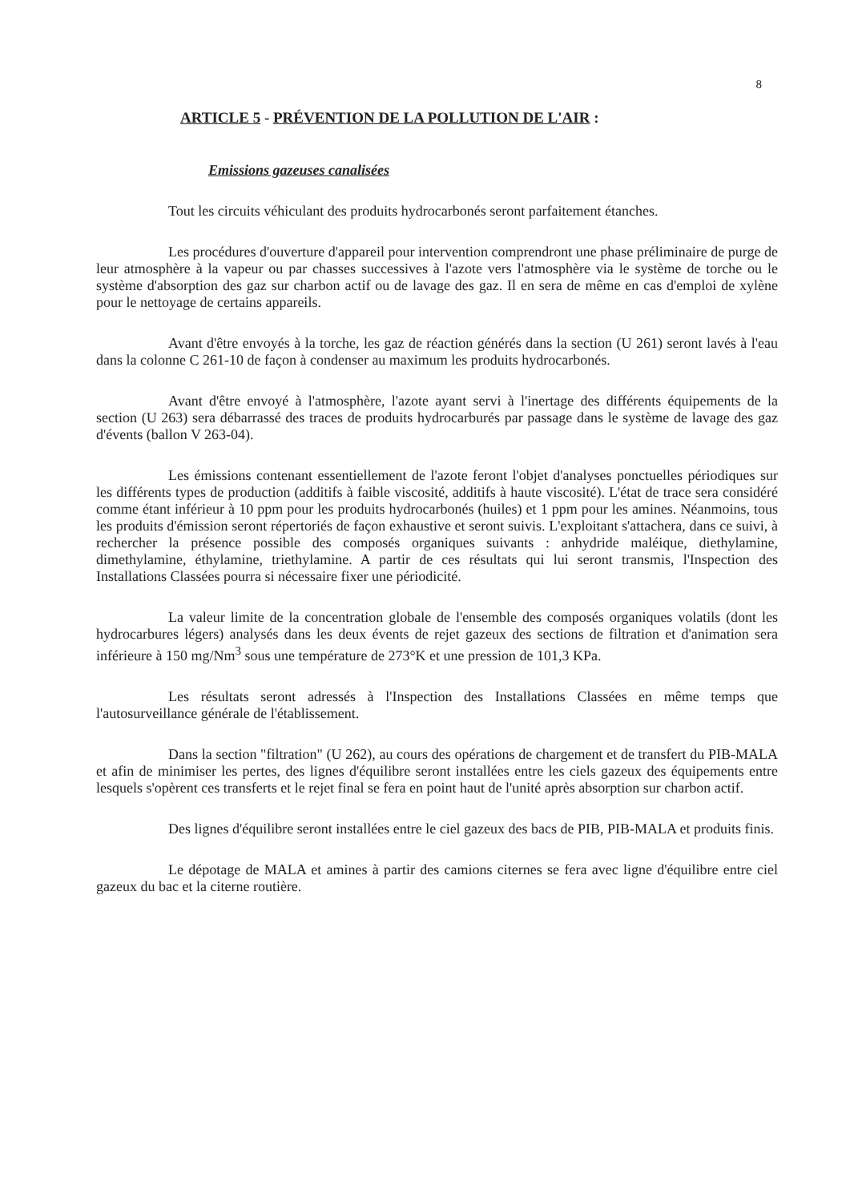8
ARTICLE 5 - PRÉVENTION DE LA POLLUTION DE L'AIR :
Emissions gazeuses canalisées
Tout les circuits véhiculant des produits hydrocarbonés seront parfaitement étanches.
Les procédures d'ouverture d'appareil pour intervention comprendront une phase préliminaire de purge de leur atmosphère à la vapeur ou par chasses successives à l'azote vers l'atmosphère via le système de torche ou le système d'absorption des gaz sur charbon actif ou de lavage des gaz. Il en sera de même en cas d'emploi de xylène pour le nettoyage de certains appareils.
Avant d'être envoyés à la torche, les gaz de réaction générés dans la section (U 261) seront lavés à l'eau dans la colonne C 261-10 de façon à condenser au maximum les produits hydrocarbonés.
Avant d'être envoyé à l'atmosphère, l'azote ayant servi à l'inertage des différents équipements de la section (U 263) sera débarrassé des traces de produits hydrocarburés par passage dans le système de lavage des gaz d'évents (ballon V 263-04).
Les émissions contenant essentiellement de l'azote feront l'objet d'analyses ponctuelles périodiques sur les différents types de production (additifs à faible viscosité, additifs à haute viscosité). L'état de trace sera considéré comme étant inférieur à 10 ppm pour les produits hydrocarbonés (huiles) et 1 ppm pour les amines. Néanmoins, tous les produits d'émission seront répertoriés de façon exhaustive et seront suivis. L'exploitant s'attachera, dans ce suivi, à rechercher la présence possible des composés organiques suivants : anhydride maléique, diethylamine, dimethylamine, éthylamine, triethylamine. A partir de ces résultats qui lui seront transmis, l'Inspection des Installations Classées pourra si nécessaire fixer une périodicité.
La valeur limite de la concentration globale de l'ensemble des composés organiques volatils (dont les hydrocarbures légers) analysés dans les deux évents de rejet gazeux des sections de filtration et d'animation sera inférieure à 150 mg/Nm<sup>3</sup> sous une température de 273°K et une pression de 101,3 KPa.
Les résultats seront adressés à l'Inspection des Installations Classées en même temps que l'autosurveillance générale de l'établissement.
Dans la section "filtration" (U 262), au cours des opérations de chargement et de transfert du PIB-MALA et afin de minimiser les pertes, des lignes d'équilibre seront installées entre les ciels gazeux des équipements entre lesquels s'opèrent ces transferts et le rejet final se fera en point haut de l'unité après absorption sur charbon actif.
Des lignes d'équilibre seront installées entre le ciel gazeux des bacs de PIB, PIB-MALA et produits finis.
Le dépotage de MALA et amines à partir des camions citernes se fera avec ligne d'équilibre entre ciel gazeux du bac et la citerne routière.